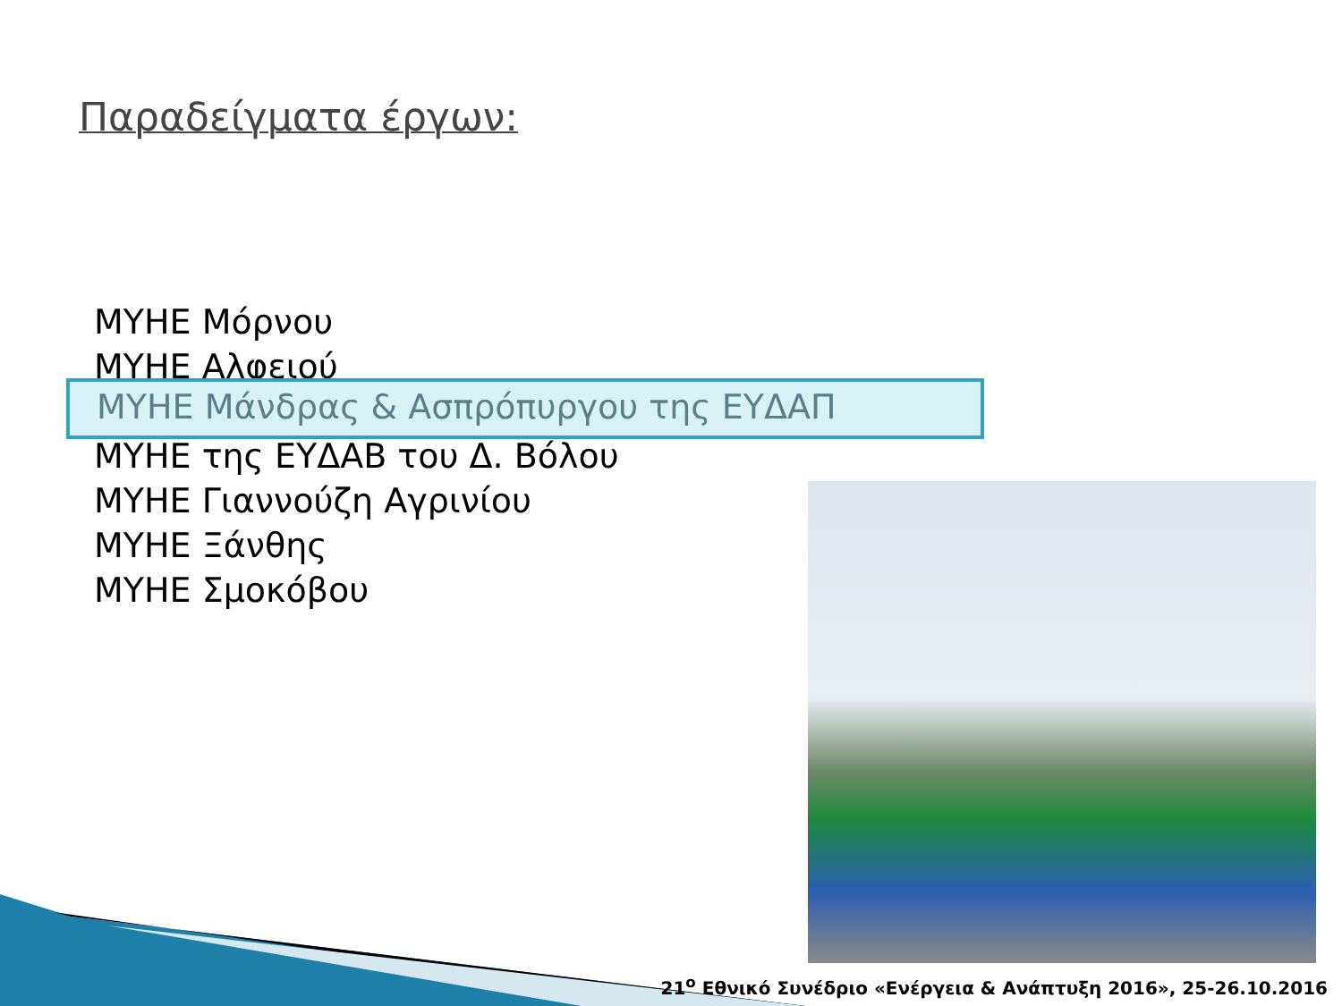Παραδείγματα έργων:
ΜΥΗΕ Μόρνου
ΜΥΗΕ Αλφειού
ΜΥΗΕ της ΕΥΔΑΒ του Δ. Βόλου
ΜΥΗΕ Γιαννούζη Αγρινίου
ΜΥΗΕ Ξάνθης
ΜΥΗΕ Σμοκόβου
ΜΥΗΕ Μάνδρας & Ασπρόπυργου της ΕΥΔΑΠ
21<sup>ο</sup> Εθνικό Συνέδριο «Ενέργεια & Ανάπτυξη 2016», 25-26.10.2016